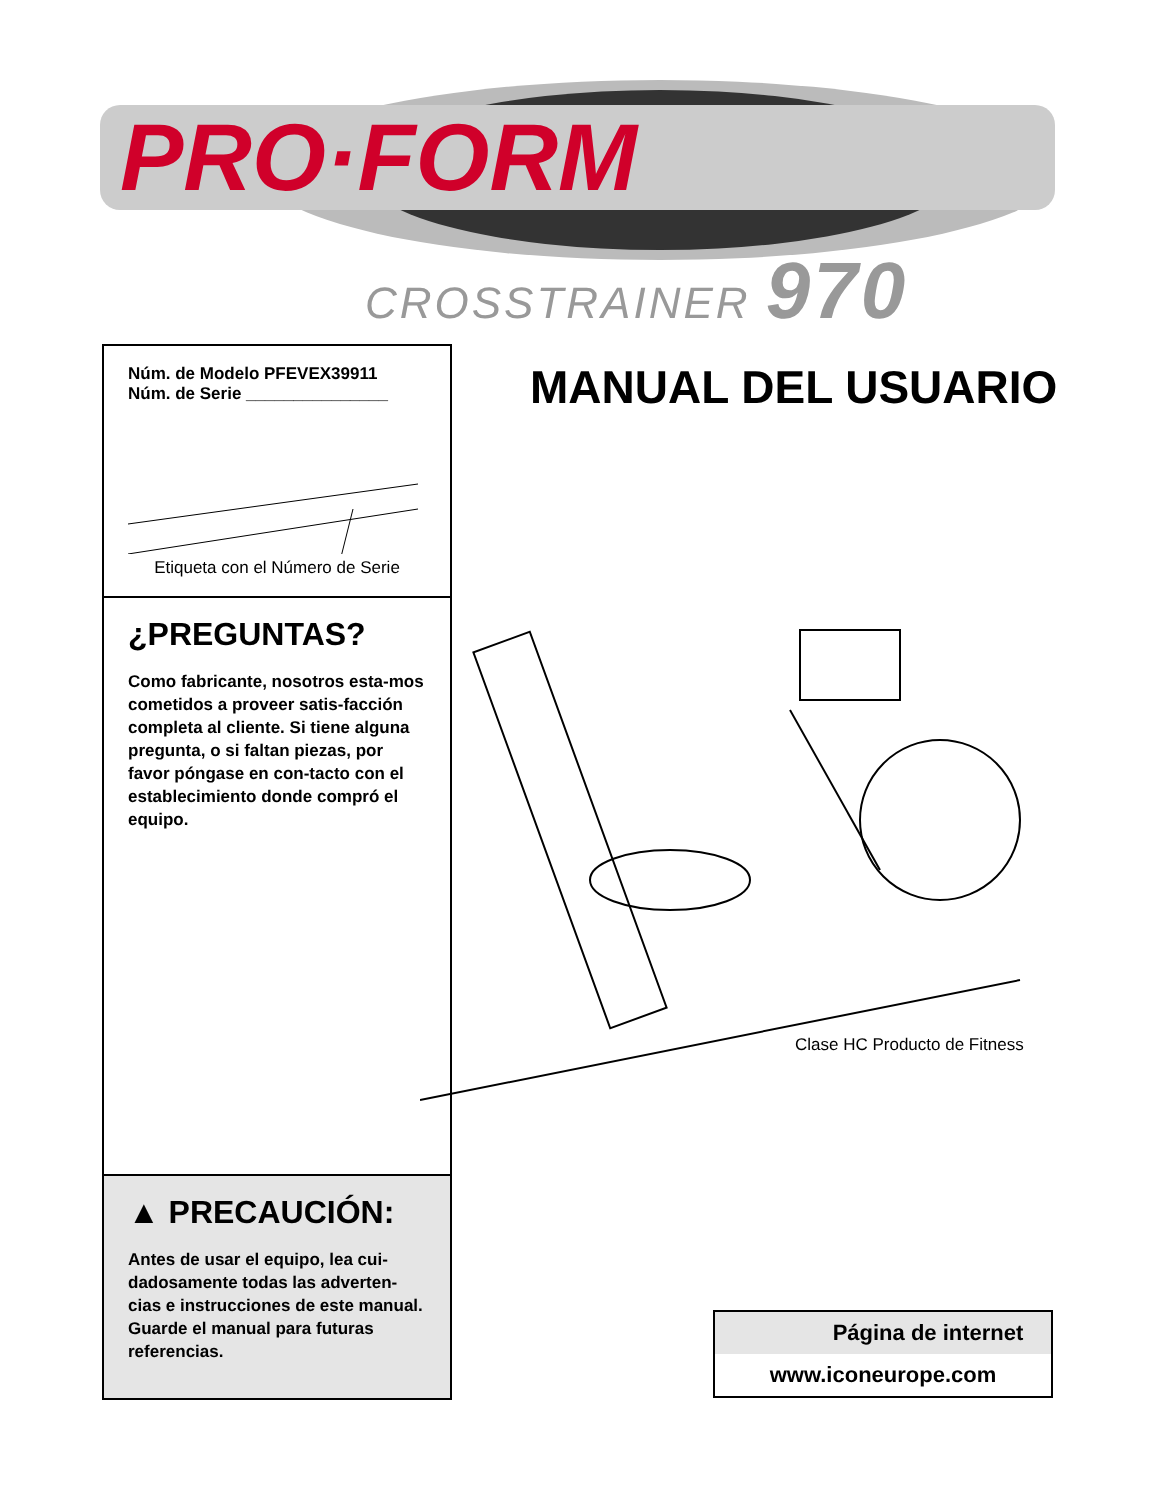PRO·FORM
CROSSTRAINER 970
Núm. de Modelo PFEVEX39911
Núm. de Serie _______________
Etiqueta con el Número de Serie
¿PREGUNTAS?
Como fabricante, nosotros esta-mos cometidos a proveer satis-facción completa al cliente. Si tiene alguna pregunta, o si faltan piezas, por favor póngase en con-tacto con el establecimiento donde compró el equipo.
▲ PRECAUCIÓN:
Antes de usar el equipo, lea cui-dadosamente todas las adverten-cias e instrucciones de este manual. Guarde el manual para futuras referencias.
MANUAL DEL USUARIO
Clase HC Producto de Fitness
Página de internet
www.iconeurope.com